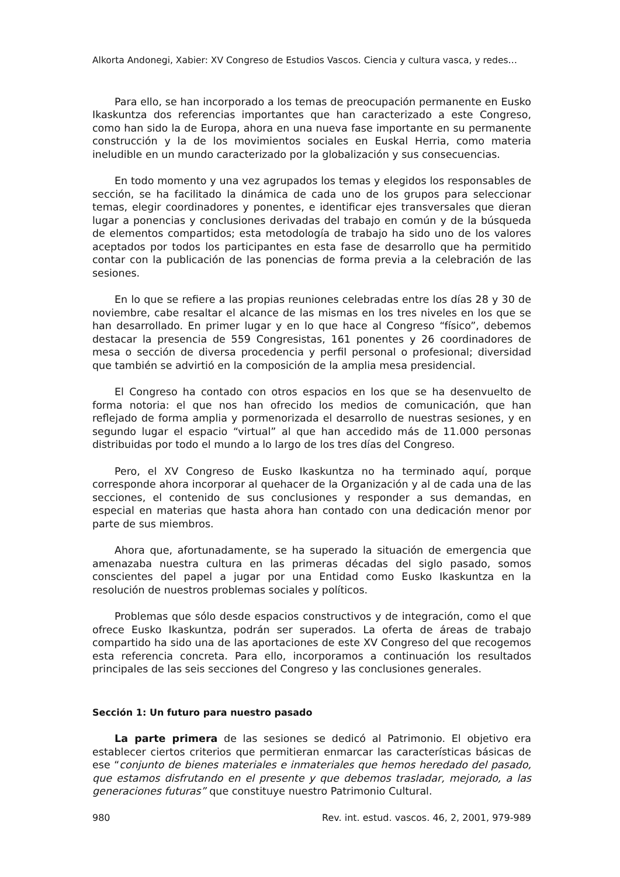Alkorta Andonegi, Xabier: XV Congreso de Estudios Vascos. Ciencia y cultura vasca, y redes…
Para ello, se han incorporado a los temas de preocupación permanente en Eusko Ikaskuntza dos referencias importantes que han caracterizado a este Congreso, como han sido la de Europa, ahora en una nueva fase importante en su permanente construcción y la de los movimientos sociales en Euskal Herria, como materia ineludible en un mundo caracterizado por la globalización y sus consecuencias.
En todo momento y una vez agrupados los temas y elegidos los responsables de sección, se ha facilitado la dinámica de cada uno de los grupos para seleccionar temas, elegir coordinadores y ponentes, e identificar ejes transversales que dieran lugar a ponencias y conclusiones derivadas del trabajo en común y de la búsqueda de elementos compartidos; esta metodología de trabajo ha sido uno de los valores aceptados por todos los participantes en esta fase de desarrollo que ha permitido contar con la publicación de las ponencias de forma previa a la celebración de las sesiones.
En lo que se refiere a las propias reuniones celebradas entre los días 28 y 30 de noviembre, cabe resaltar el alcance de las mismas en los tres niveles en los que se han desarrollado. En primer lugar y en lo que hace al Congreso “físico”, debemos destacar la presencia de 559 Congresistas, 161 ponentes y 26 coordinadores de mesa o sección de diversa procedencia y perfil personal o profesional; diversidad que también se advirtió en la composición de la amplia mesa presidencial.
El Congreso ha contado con otros espacios en los que se ha desenvuelto de forma notoria: el que nos han ofrecido los medios de comunicación, que han reflejado de forma amplia y pormenorizada el desarrollo de nuestras sesiones, y en segundo lugar el espacio “virtual” al que han accedido más de 11.000 personas distribuidas por todo el mundo a lo largo de los tres días del Congreso.
Pero, el XV Congreso de Eusko Ikaskuntza no ha terminado aquí, porque corresponde ahora incorporar al quehacer de la Organización y al de cada una de las secciones, el contenido de sus conclusiones y responder a sus demandas, en especial en materias que hasta ahora han contado con una dedicación menor por parte de sus miembros.
Ahora que, afortunadamente, se ha superado la situación de emergencia que amenazaba nuestra cultura en las primeras décadas del siglo pasado, somos conscientes del papel a jugar por una Entidad como Eusko Ikaskuntza en la resolución de nuestros problemas sociales y políticos.
Problemas que sólo desde espacios constructivos y de integración, como el que ofrece Eusko Ikaskuntza, podrán ser superados. La oferta de áreas de trabajo compartido ha sido una de las aportaciones de este XV Congreso del que recogemos esta referencia concreta. Para ello, incorporamos a continuación los resultados principales de las seis secciones del Congreso y las conclusiones generales.
Sección 1: Un futuro para nuestro pasado
La parte primera de las sesiones se dedicó al Patrimonio. El objetivo era establecer ciertos criterios que permitieran enmarcar las características básicas de ese “conjunto de bienes materiales e inmateriales que hemos heredado del pasado, que estamos disfrutando en el presente y que debemos trasladar, mejorado, a las generaciones futuras” que constituye nuestro Patrimonio Cultural.
980 Rev. int. estud. vascos. 46, 2, 2001, 979-989